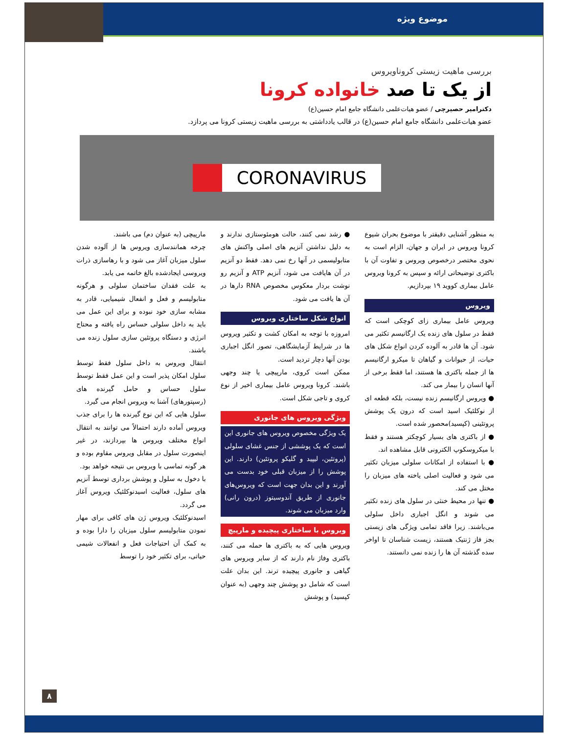موضوع ویژه
بررسی ماهیت زیستی کروناویروس
از یک تا صد خانواده کرونا
دکترامیر حصیرچی / عضو هیات‌علمی دانشگاه جامع امام حسین(ع)
عضو هیات‌علمی دانشگاه جامع امام حسین(ع) در قالب یادداشتی به بررسی ماهیت زیستی کرونا می پردازد.
CORONAVIRUS
به منظور آشنایی دقیقتر با موضوع بحران شیوع کرونا ویروس در ایران و جهان، الزام است به نحوی مختصر درخصوص ویروس و تفاوت آن با باکتری توضیحاتی ارائه و سپس به کرونا ویروس عامل بیماری کووید ۱۹ بپردازیم.
ویروس
ویروس عامل بیماری زای کوچکی است که فقط در سلول های زنده یک ارگانیسم تکثیر می شود. آن ها قادر به آلوده کردن انواع شکل های حیات، از حیوانات و گیاهان تا میکرو ارگانیسم ها از جمله باکتری ها هستند، اما فقط برخی از آنها انسان را بیمار می کند.
● ویروس ارگانیسم زنده نیست، بلکه قطعه ای از نوکلئیک اسید است که درون یک پوشش پروتئینی (کپسید)محصور شده است.
● از باکتری های بسیار کوچکتر هستند و فقط با میکروسکوپ الکترونی قابل مشاهده اند.
● با استفاده از امکانات سلولی میزبان تکثیر می شود و فعالیت اصلی یاخته های میزبان را مختل می کند.
● تنها در محیط خنثی در سلول های زنده تکثیر می شوند و انگل اجباری داخل سلولی می‌باشند. زیرا فاقد تمامی ویژگی های زیستی بجز فاز ژنتیک هستند، زیست شناسان تا اواخر سده گذشته آن ها را زنده نمی دانستند.
● رشد نمی کنند، حالت هومئوستازی ندارند و به دلیل نداشتن آنزیم های اصلی واکنش های متابولیسمی در آنها رخ نمی دهد. فقط دو آنزیم در آن هایافت می شود، آنزیم ATP و آنزیم رو نوشت بردار معکوس مخصوص RNA دارها در آن ها یافت می شود.
انواع شکل ساختاری ویروس
امروزه با توجه به امکان کشت و تکثیر ویروس ها در شرایط آزمایشگاهی، تصور انگل اجباری بودن آنها دچار تردید است.
ممکن است کروی، مارپیچی یا چند وجهی باشند. کرونا ویروس عامل بیماری اخیر از نوع کروی و تاجی شکل است.
ویژگی ویروس های جانوری
یک ویژگی مخصوص ویروس های جانوری این است که یک پوششی از جنس غشای سلولی (پروتئین، لیپید و گلیکو پروتئین) دارند. این پوشش را از میزبان قبلی خود بدست می آورند و این بدان جهت است که ویروس‌های جانوری از طریق آندوسیتوز (درون رانی) وارد میزبان می شوند.
ویروس با ساختاری پیچیده و مارپیچ
ویروس هایی که به باکتری ها حمله می کنند، باکتری وفاژ نام دارند که از سایر ویروس های گیاهی و جانوری پیچیده ترند. این بدان علت است که شامل دو پوشش چند وجهی (به عنوان کپسید) و پوشش
مارپیچی (به عنوان دم) می باشند.
چرخه همانندسازی ویروس ها از آلوده شدن سلول میزبان آغاز می شود و با رهاسازی ذرات ویروسی ایجادشده بالغ خاتمه می یابد.
به علت فقدان ساختمان سلولی و هرگونه متابولیسم و فعل و انفعال شیمیایی، قادر به مشابه سازی خود نبوده و برای این عمل می باید به داخل سلولی حساس راه یافته و محتاج انرژی و دستگاه پروتئین سازی سلول زنده می باشند.
انتقال ویروس به داخل سلول فقط توسط سلول امکان پذیر است و این عمل فقط توسط سلول حساس و حامل گیرنده های (رسپتورهای) آشنا به ویروس انجام می گیرد.
سلول هایی که این نوع گیرنده ها را برای جذب ویروس آماده دارند احتمالاً می توانند به انتقال انواع مختلف ویروس ها بپردازند، در غیر اینصورت سلول در مقابل ویروس مقاوم بوده و هر گونه تماسی با ویروس بی نتیجه خواهد بود.
با دخول به سلول و پوشش برداری توسط آنزیم های سلول، فعالیت اسیدنوکلئیک ویروس آغاز می گردد.
اسیدنوکلئیک ویروس ژن های کافی برای مهار نمودن متابولیسم سلول میزبان را دارا بوده و به کمک آن احتیاجات فعل و انفعالات شیمی حیاتی، برای تکثیر خود را توسط
۸